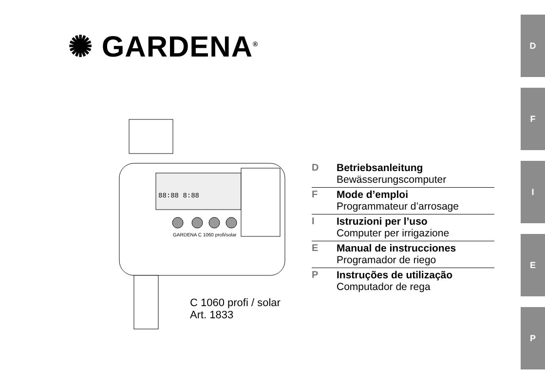✺ GARDENA<sup>®</sup>
D
F
I
E
P
88:88 8:88
GARDENA C 1060 profi/solar
C 1060 profi / solar
Art. 1833
D
Betriebsanleitung
Bewässerungscomputer
F
Mode d’emploi
Programmateur d’arrosage
I
Istruzioni per l’uso
Computer per irrigazione
E
Manual de instrucciones
Programador de riego
P
Instruções de utilização
Computador de rega